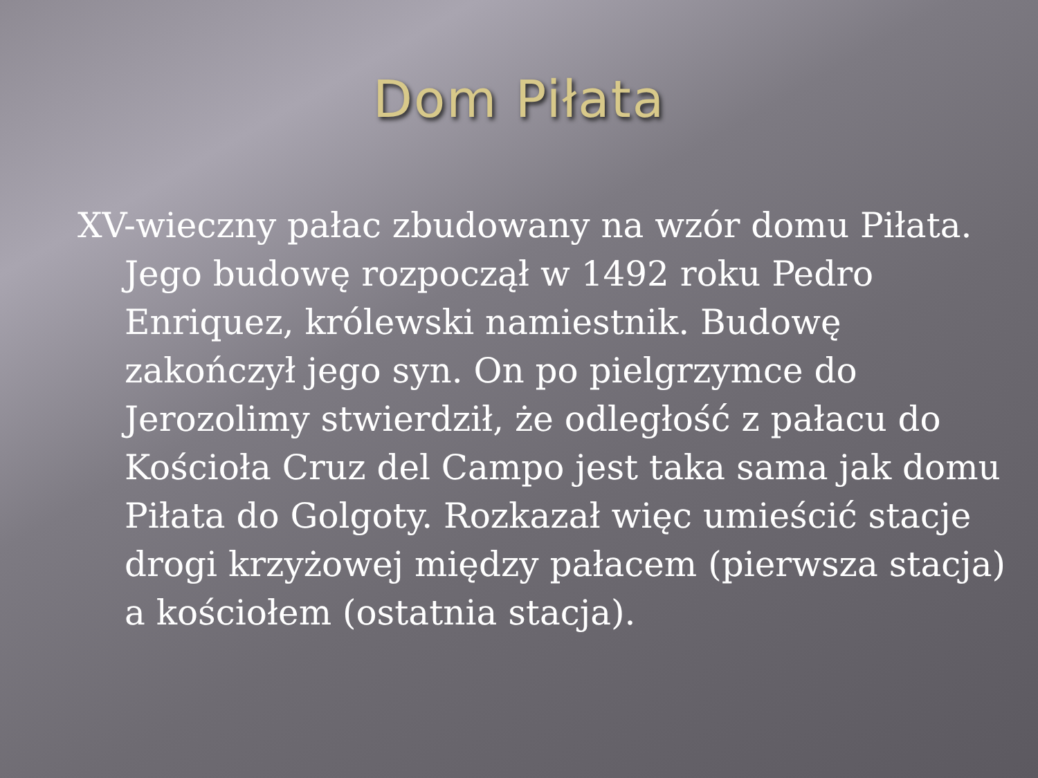Dom Piłata
XV-wieczny pałac zbudowany na wzór domu Piłata. Jego budowę rozpoczął w 1492 roku Pedro Enriquez, królewski namiestnik. Budowę zakończył jego syn. On po pielgrzymce do Jerozolimy stwierdził, że odległość z pałacu do Kościoła Cruz del Campo jest taka sama jak domu Piłata do Golgoty. Rozkazał więc umieścić stacje drogi krzyżowej między pałacem (pierwsza stacja) a kościołem (ostatnia stacja).